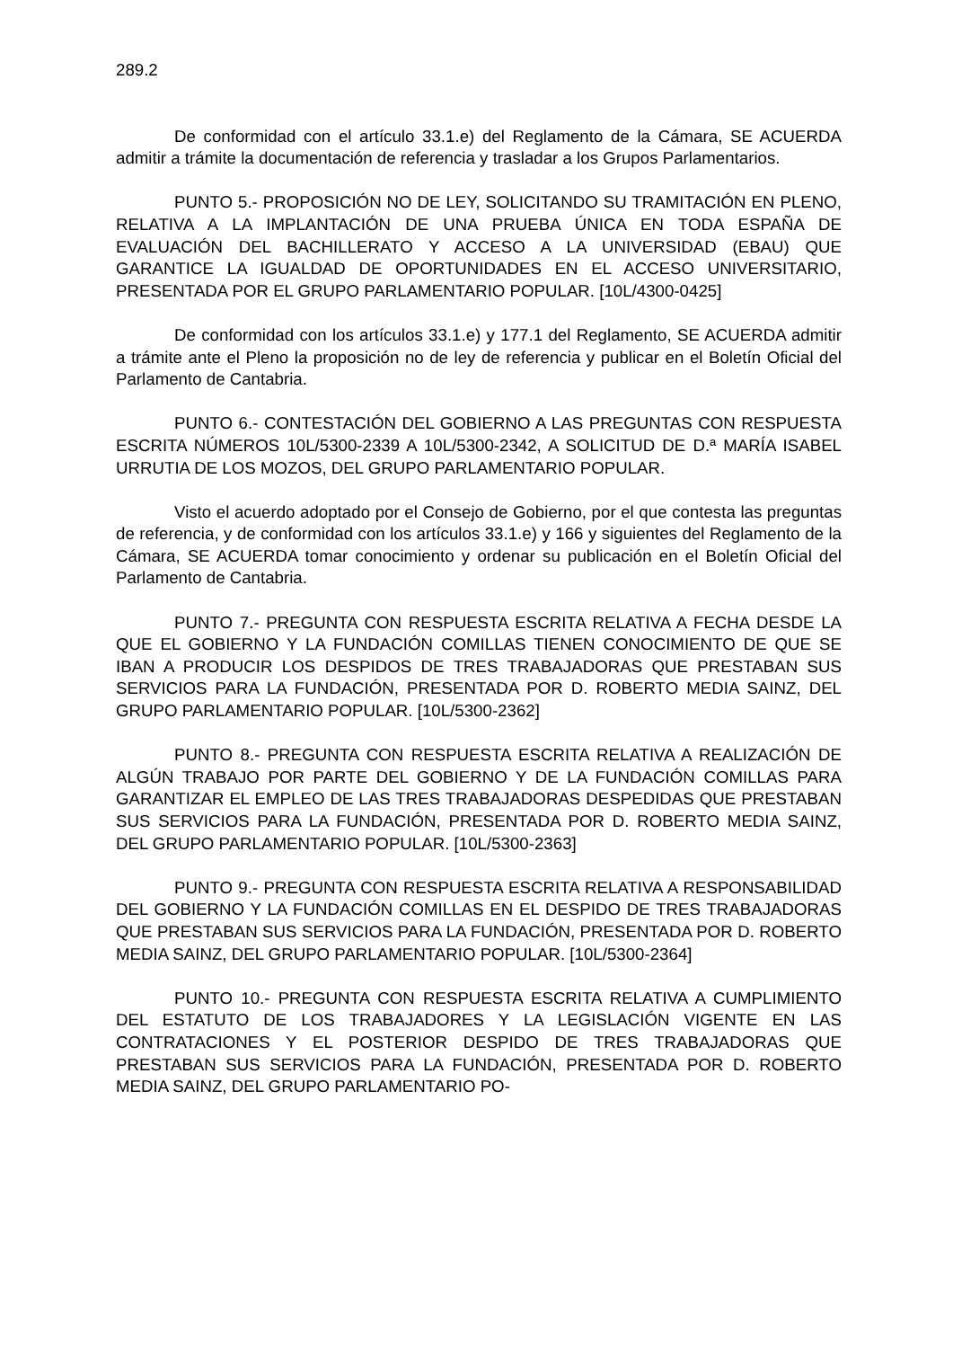289.2
De conformidad con el artículo 33.1.e) del Reglamento de la Cámara, SE ACUERDA admitir a trámite la documentación de referencia y trasladar a los Grupos Parlamentarios.
PUNTO 5.- PROPOSICIÓN NO DE LEY, SOLICITANDO SU TRAMITACIÓN EN PLENO, RELATIVA A LA IMPLANTACIÓN DE UNA PRUEBA ÚNICA EN TODA ESPAÑA DE EVALUACIÓN DEL BACHILLERATO Y ACCESO A LA UNIVERSIDAD (EBAU) QUE GARANTICE LA IGUALDAD DE OPORTUNIDADES EN EL ACCESO UNIVERSITARIO, PRESENTADA POR EL GRUPO PARLAMENTARIO POPULAR. [10L/4300-0425]
De conformidad con los artículos 33.1.e) y 177.1 del Reglamento, SE ACUERDA admitir a trámite ante el Pleno la proposición no de ley de referencia y publicar en el Boletín Oficial del Parlamento de Cantabria.
PUNTO 6.- CONTESTACIÓN DEL GOBIERNO A LAS PREGUNTAS CON RESPUESTA ESCRITA NÚMEROS 10L/5300-2339 A 10L/5300-2342, A SOLICITUD DE D.ª MARÍA ISABEL URRUTIA DE LOS MOZOS, DEL GRUPO PARLAMENTARIO POPULAR.
Visto el acuerdo adoptado por el Consejo de Gobierno, por el que contesta las preguntas de referencia, y de conformidad con los artículos 33.1.e) y 166 y siguientes del Reglamento de la Cámara, SE ACUERDA tomar conocimiento y ordenar su publicación en el Boletín Oficial del Parlamento de Cantabria.
PUNTO 7.- PREGUNTA CON RESPUESTA ESCRITA RELATIVA A FECHA DESDE LA QUE EL GOBIERNO Y LA FUNDACIÓN COMILLAS TIENEN CONOCIMIENTO DE QUE SE IBAN A PRODUCIR LOS DESPIDOS DE TRES TRABAJADORAS QUE PRESTABAN SUS SERVICIOS PARA LA FUNDACIÓN, PRESENTADA POR D. ROBERTO MEDIA SAINZ, DEL GRUPO PARLAMENTARIO POPULAR. [10L/5300-2362]
PUNTO 8.- PREGUNTA CON RESPUESTA ESCRITA RELATIVA A REALIZACIÓN DE ALGÚN TRABAJO POR PARTE DEL GOBIERNO Y DE LA FUNDACIÓN COMILLAS PARA GARANTIZAR EL EMPLEO DE LAS TRES TRABAJADORAS DESPEDIDAS QUE PRESTABAN SUS SERVICIOS PARA LA FUNDACIÓN, PRESENTADA POR D. ROBERTO MEDIA SAINZ, DEL GRUPO PARLAMENTARIO POPULAR. [10L/5300-2363]
PUNTO 9.- PREGUNTA CON RESPUESTA ESCRITA RELATIVA A RESPONSABILIDAD DEL GOBIERNO Y LA FUNDACIÓN COMILLAS EN EL DESPIDO DE TRES TRABAJADORAS QUE PRESTABAN SUS SERVICIOS PARA LA FUNDACIÓN, PRESENTADA POR D. ROBERTO MEDIA SAINZ, DEL GRUPO PARLAMENTARIO POPULAR. [10L/5300-2364]
PUNTO 10.- PREGUNTA CON RESPUESTA ESCRITA RELATIVA A CUMPLIMIENTO DEL ESTATUTO DE LOS TRABAJADORES Y LA LEGISLACIÓN VIGENTE EN LAS CONTRATACIONES Y EL POSTERIOR DESPIDO DE TRES TRABAJADORAS QUE PRESTABAN SUS SERVICIOS PARA LA FUNDACIÓN, PRESENTADA POR D. ROBERTO MEDIA SAINZ, DEL GRUPO PARLAMENTARIO PO-